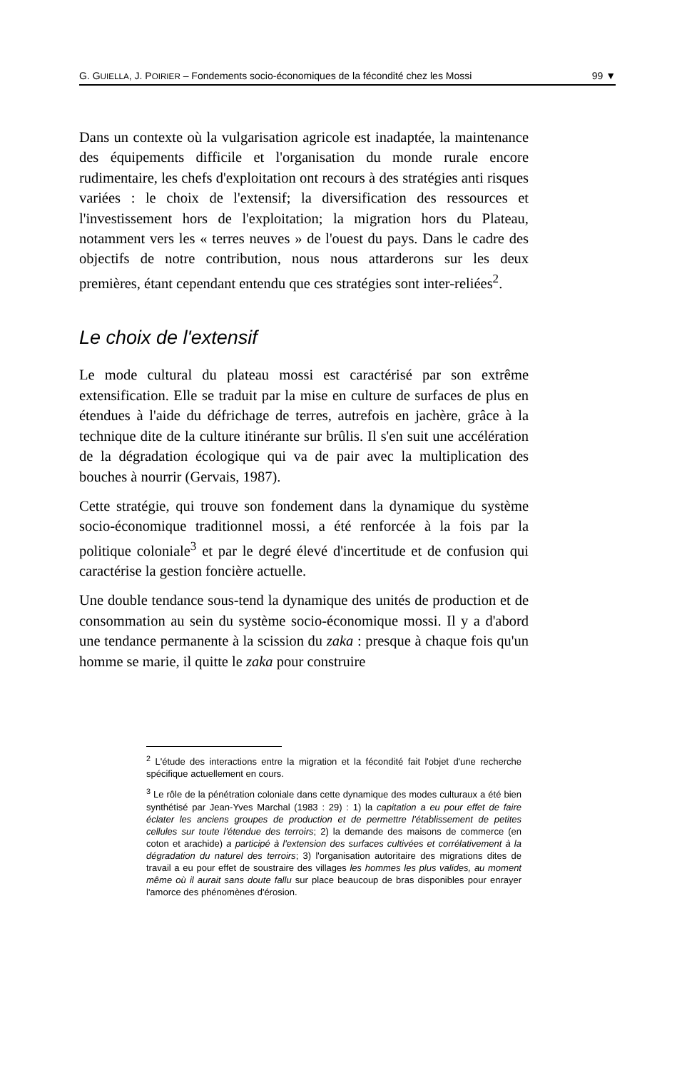G. GUIELLA, J. POIRIER – Fondements socio-économiques de la fécondité chez les Mossi 99 ▼
Dans un contexte où la vulgarisation agricole est inadaptée, la maintenance des équipements difficile et l'organisation du monde rurale encore rudimentaire, les chefs d'exploitation ont recours à des stratégies anti risques variées : le choix de l'extensif; la diversification des ressources et l'investissement hors de l'exploitation; la migration hors du Plateau, notamment vers les « terres neuves » de l'ouest du pays. Dans le cadre des objectifs de notre contribution, nous nous attarderons sur les deux premières, étant cependant entendu que ces stratégies sont inter-reliées<sup>2</sup>.
Le choix de l'extensif
Le mode cultural du plateau mossi est caractérisé par son extrême extensification. Elle se traduit par la mise en culture de surfaces de plus en étendues à l'aide du défrichage de terres, autrefois en jachère, grâce à la technique dite de la culture itinérante sur brûlis. Il s'en suit une accélération de la dégradation écologique qui va de pair avec la multiplication des bouches à nourrir (Gervais, 1987).
Cette stratégie, qui trouve son fondement dans la dynamique du système socio-économique traditionnel mossi, a été renforcée à la fois par la politique coloniale<sup>3</sup> et par le degré élevé d'incertitude et de confusion qui caractérise la gestion foncière actuelle.
Une double tendance sous-tend la dynamique des unités de production et de consommation au sein du système socio-économique mossi. Il y a d'abord une tendance permanente à la scission du zaka : presque à chaque fois qu'un homme se marie, il quitte le zaka pour construire
<sup>2</sup> L'étude des interactions entre la migration et la fécondité fait l'objet d'une recherche spécifique actuellement en cours.
<sup>3</sup> Le rôle de la pénétration coloniale dans cette dynamique des modes culturaux a été bien synthétisé par Jean-Yves Marchal (1983 : 29) : 1) la capitation a eu pour effet de faire éclater les anciens groupes de production et de permettre l'établissement de petites cellules sur toute l'étendue des terroirs; 2) la demande des maisons de commerce (en coton et arachide) a participé à l'extension des surfaces cultivées et corrélativement à la dégradation du naturel des terroirs; 3) l'organisation autoritaire des migrations dites de travail a eu pour effet de soustraire des villages les hommes les plus valides, au moment même où il aurait sans doute fallu sur place beaucoup de bras disponibles pour enrayer l'amorce des phénomènes d'érosion.